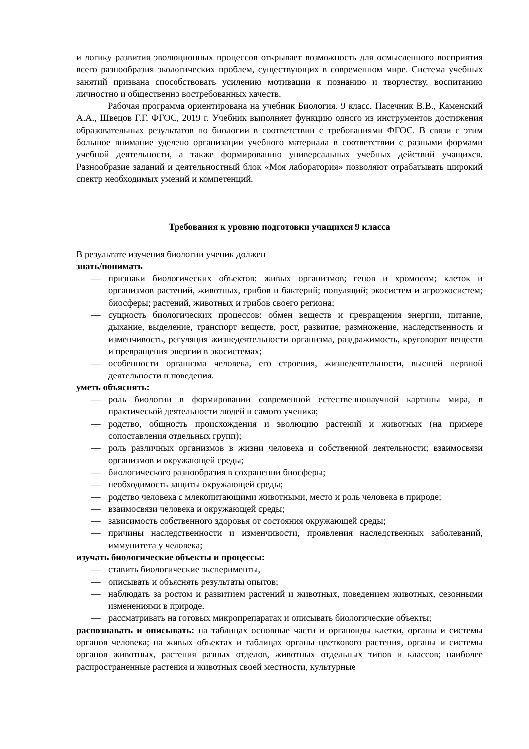и логику развития эволюционных процессов открывает возможность для осмысленного восприятия всего разнообразия экологических проблем, существующих в современном мире. Система учебных занятий призвана способствовать усилению мотивации к познанию и творчеству, воспитанию личностно и общественно востребованных качеств.
Рабочая программа ориентирована на учебник Биология. 9 класс. Пасечник В.В., Каменский А.А., Швецов Г.Г. ФГОС, 2019 г. Учебник выполняет функцию одного из инструментов достижения образовательных результатов по биологии в соответствии с требованиями ФГОС. В связи с этим большое внимание уделено организации учебного материала в соответствии с разными формами учебной деятельности, а также формированию универсальных учебных действий учащихся. Разнообразие заданий и деятельностный блок «Моя лаборатория» позволяют отрабатывать широкий спектр необходимых умений и компетенций.
Требования к уровню подготовки учащихся 9 класса
В результате изучения биологии ученик должен
знать/понимать
— признаки биологических объектов: живых организмов; генов и хромосом; клеток и организмов растений, животных, грибов и бактерий; популяций; экосистем и агроэкосистем; биосферы; растений, животных и грибов своего региона;
— сущность биологических процессов: обмен веществ и превращения энергии, питание, дыхание, выделение, транспорт веществ, рост, развитие, размножение, наследственность и изменчивость, регуляция жизнедеятельности организма, раздражимость, круговорот веществ и превращения энергии в экосистемах;
— особенности организма человека, его строения, жизнедеятельности, высшей нервной деятельности и поведения.
уметь объяснять:
— роль биологии в формировании современной естественнонаучной картины мира, в практической деятельности людей и самого ученика;
— родство, общность происхождения и эволюцию растений и животных (на примере сопоставления отдельных групп);
— роль различных организмов в жизни человека и собственной деятельности; взаимосвязи организмов и окружающей среды;
— биологического разнообразия в сохранении биосферы;
— необходимость защиты окружающей среды;
— родство человека с млекопитающими животными, место и роль человека в природе;
— взаимосвязи человека и окружающей среды;
— зависимость собственного здоровья от состояния окружающей среды;
— причины наследственности и изменчивости, проявления наследственных заболеваний, иммунитета у человека;
изучать биологические объекты и процессы:
— ставить биологические эксперименты,
— описывать и объяснять результаты опытов;
— наблюдать за ростом и развитием растений и животных, поведением животных, сезонными изменениями в природе.
— рассматривать на готовых микропрепаратах и описывать биологические объекты;
распознавать и описывать: на таблицах основные части и органоиды клетки, органы и системы органов человека; на живых объектах и таблицах органы цветкового растения, органы и системы органов животных, растения разных отделов, животных отдельных типов и классов; наиболее распространенные растения и животных своей местности, культурные